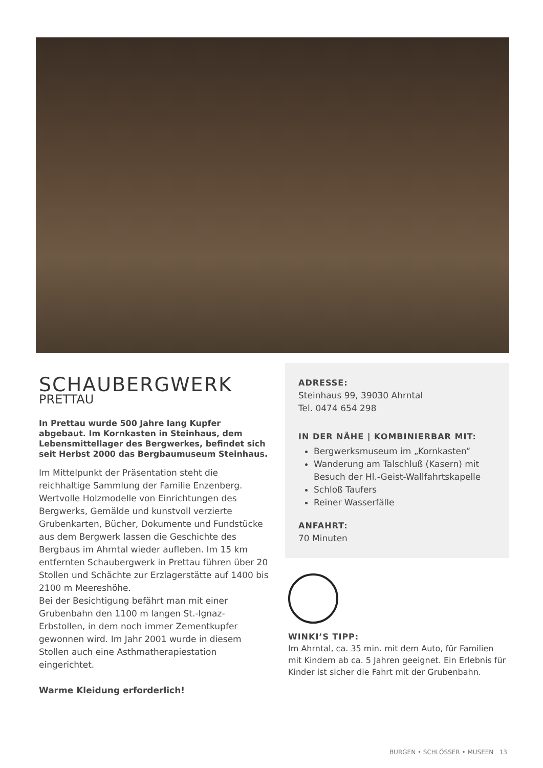SCHAUBERGWERK
PRETTAU
In Prettau wurde 500 Jahre lang Kupfer abgebaut. Im Kornkasten in Steinhaus, dem Lebensmittellager des Bergwerkes, befindet sich seit Herbst 2000 das Bergbaumuseum Steinhaus.
Im Mittelpunkt der Präsentation steht die reichhaltige Sammlung der Familie Enzenberg. Wertvolle Holzmodelle von Einrichtungen des Bergwerks, Gemälde und kunstvoll verzierte Grubenkarten, Bücher, Dokumente und Fundstücke aus dem Bergwerk lassen die Geschichte des Bergbaus im Ahrntal wieder aufleben. Im 15 km entfernten Schaubergwerk in Prettau führen über 20 Stollen und Schächte zur Erzlagerstätte auf 1400 bis 2100 m Meereshöhe.
Bei der Besichtigung befährt man mit einer Grubenbahn den 1100 m langen St.-Ignaz-Erbstollen, in dem noch immer Zementkupfer gewonnen wird. Im Jahr 2001 wurde in diesem Stollen auch eine Asthmatherapiestation eingerichtet.
Warme Kleidung erforderlich!
ADRESSE:
Steinhaus 99, 39030 Ahrntal
Tel. 0474 654 298
IN DER NÄHE | KOMBINIERBAR MIT:
Bergwerksmuseum im „Kornkasten“
Wanderung am Talschluß (Kasern) mit Besuch der Hl.-Geist-Wallfahrtskapelle
Schloß Taufers
Reiner Wasserfälle
ANFAHRT:
70 Minuten
WINKI’S TIPP:
Im Ahrntal, ca. 35 min. mit dem Auto, für Familien mit Kindern ab ca. 5 Jahren geeignet. Ein Erlebnis für Kinder ist sicher die Fahrt mit der Grubenbahn.
BURGEN • SCHLÖSSER • MUSEEN 13